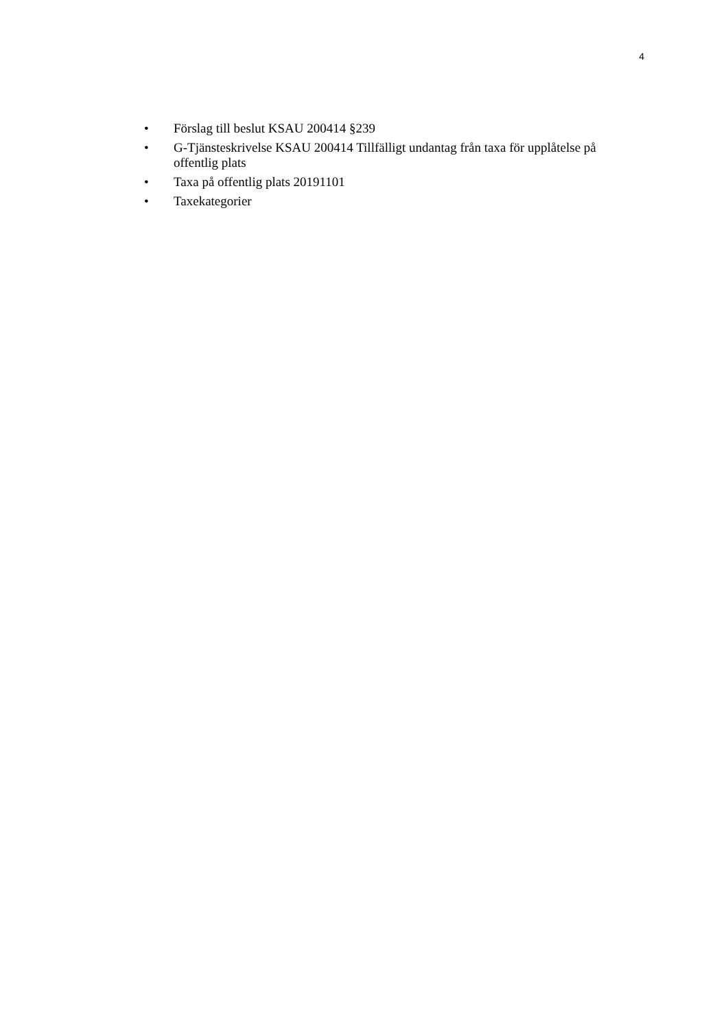4
• Förslag till beslut KSAU 200414 §239
• G-Tjänsteskrivelse KSAU 200414 Tillfälligt undantag från taxa för upplåtelse på offentlig plats
• Taxa på offentlig plats 20191101
• Taxekategorier